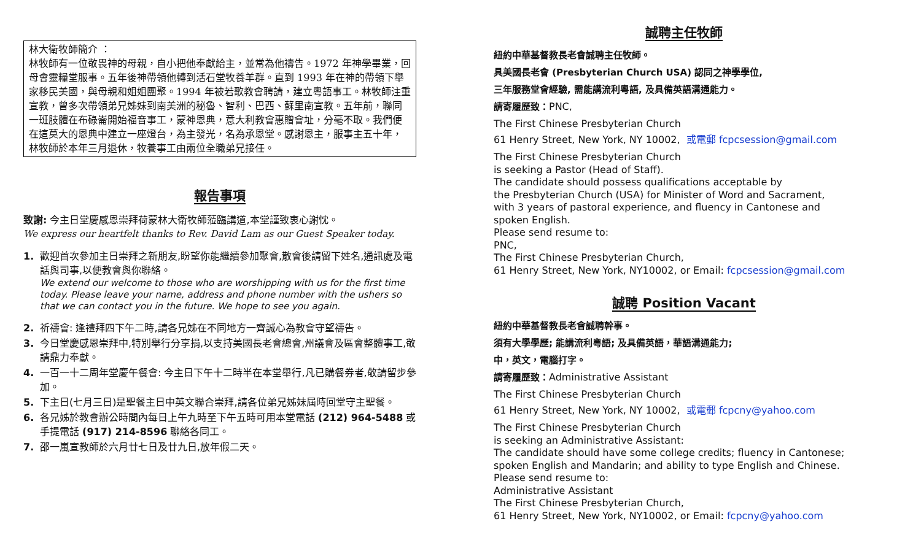林大衛牧師簡介 ：
林牧師有一位敬畏神的母親，自小把他奉獻給主，並常為他禱告。1972 年神學畢業，回母會靈糧堂服事。五年後神帶領他轉到活石堂牧養羊群。直到 1993 年在神的帶領下舉家移民美國，與母親和姐姐團聚。1994 年被若歌教會聘請，建立粵語事工。林牧師注重宣教，曾多次帶領弟兄姊妹到南美洲的秘魯、智利、巴西、蘇里南宣教。五年前，聯同一班肢體在布碌崙開始福音事工，蒙神恩典，意大利教會惠贈會址，分毫不取。我們便在這莫大的恩典中建立一座燈台，為主發光，名為承恩堂。感謝恩主，服事主五十年，林牧師於本年三月退休，牧養事工由兩位全職弟兄接任。
報告事項
致謝: 今主日堂慶感恩崇拜荷蒙林大衛牧師蒞臨講道,本堂謹致衷心謝忱。
We express our heartfelt thanks to Rev. David Lam as our Guest Speaker today.
1. 歡迎首次參加主日崇拜之新朋友,盼望你能繼續參加聚會,散會後請留下姓名,通訊處及電話與司事,以便教會與你聯絡。
We extend our welcome to those who are worshipping with us for the first time today. Please leave your name, address and phone number with the ushers so that we can contact you in the future. We hope to see you again.
2. 祈禱會: 逢禮拜四下午二時,請各兄姊在不同地方一齊誠心為教會守望禱告。
3. 今日堂慶感恩崇拜中,特別舉行分享捐,以支持美國長老會總會,州議會及區會整體事工,敬請鼎力奉獻。
4. 一百一十二周年堂慶午餐會: 今主日下午十二時半在本堂舉行,凡已購餐券者,敬請留步參加。
5. 下主日(七月三日)是聖餐主日中英文聯合崇拜,請各位弟兄姊妹屆時回堂守主聖餐。
6. 各兄姊於教會辦公時間內每日上午九時至下午五時可用本堂電話 (212) 964-5488 或手提電話 (917) 214-8596 聯絡各同工。
7. 邵一嵐宣教師於六月廿七日及廿九日,放年假二天。
誠聘主任牧師
紐約中華基督教長老會誠聘主任牧師。
具美國長老會 (Presbyterian Church USA) 認同之神學學位,
三年服務堂會經驗, 需能講流利粵語, 及具備英語溝通能力。
請寄履歷致：PNC,
The First Chinese Presbyterian Church
61 Henry Street, New York, NY 10002, 或電郵 fcpcsession@gmail.com
The First Chinese Presbyterian Church
is seeking a Pastor (Head of Staff).
The candidate should possess qualifications acceptable by
the Presbyterian Church (USA) for Minister of Word and Sacrament,
with 3 years of pastoral experience, and fluency in Cantonese and
spoken English.
Please send resume to:
PNC,
The First Chinese Presbyterian Church,
61 Henry Street, New York, NY10002, or Email: fcpcsession@gmail.com
誠聘 Position Vacant
紐約中華基督教長老會誠聘幹事。
須有大學學歷; 能講流利粵語; 及具備英語，華語溝通能力;
中，英文，電腦打字。
請寄履歷致：Administrative Assistant
The First Chinese Presbyterian Church
61 Henry Street, New York, NY 10002, 或電郵 fcpcny@yahoo.com
The First Chinese Presbyterian Church
is seeking an Administrative Assistant:
The candidate should have some college credits; fluency in Cantonese;
spoken English and Mandarin; and ability to type English and Chinese.
Please send resume to:
Administrative Assistant
The First Chinese Presbyterian Church,
61 Henry Street, New York, NY10002, or Email: fcpcny@yahoo.com